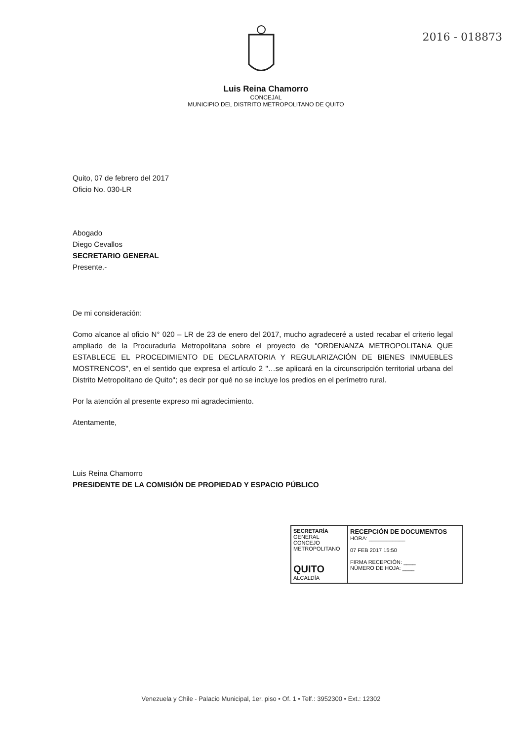2016 - 018873
Luis Reina Chamorro
CONCEJAL
MUNICIPIO DEL DISTRITO METROPOLITANO DE QUITO
Quito, 07 de febrero del 2017
Oficio No. 030-LR
Abogado
Diego Cevallos
SECRETARIO GENERAL
Presente.-
De mi consideración:
Como alcance al oficio N° 020 – LR de 23 de enero del 2017, mucho agradeceré a usted recabar el criterio legal ampliado de la Procuraduría Metropolitana sobre el proyecto de "ORDENANZA METROPOLITANA QUE ESTABLECE EL PROCEDIMIENTO DE DECLARATORIA Y REGULARIZACIÓN DE BIENES INMUEBLES MOSTRENCOS", en el sentido que expresa el artículo 2 "…se aplicará en la circunscripción territorial urbana del Distrito Metropolitano de Quito"; es decir por qué no se incluye los predios en el perímetro rural.
Por la atención al presente expreso mi agradecimiento.
Atentamente,
Luis Reina Chamorro
PRESIDENTE DE LA COMISIÓN DE PROPIEDAD Y ESPACIO PÚBLICO
SECRETARÍA
GENERAL
CONCEJO METROPOLITANO
QUITO
ALCALDÍA
RECEPCIÓN DE DOCUMENTOS
HORA: ____________
07 FEB 2017 15:50
FIRMA RECEPCIÓN: ____
NÚMERO DE HOJA: ____
Venezuela y Chile - Palacio Municipal, 1er. piso • Of. 1 • Telf.: 3952300 • Ext.: 12302